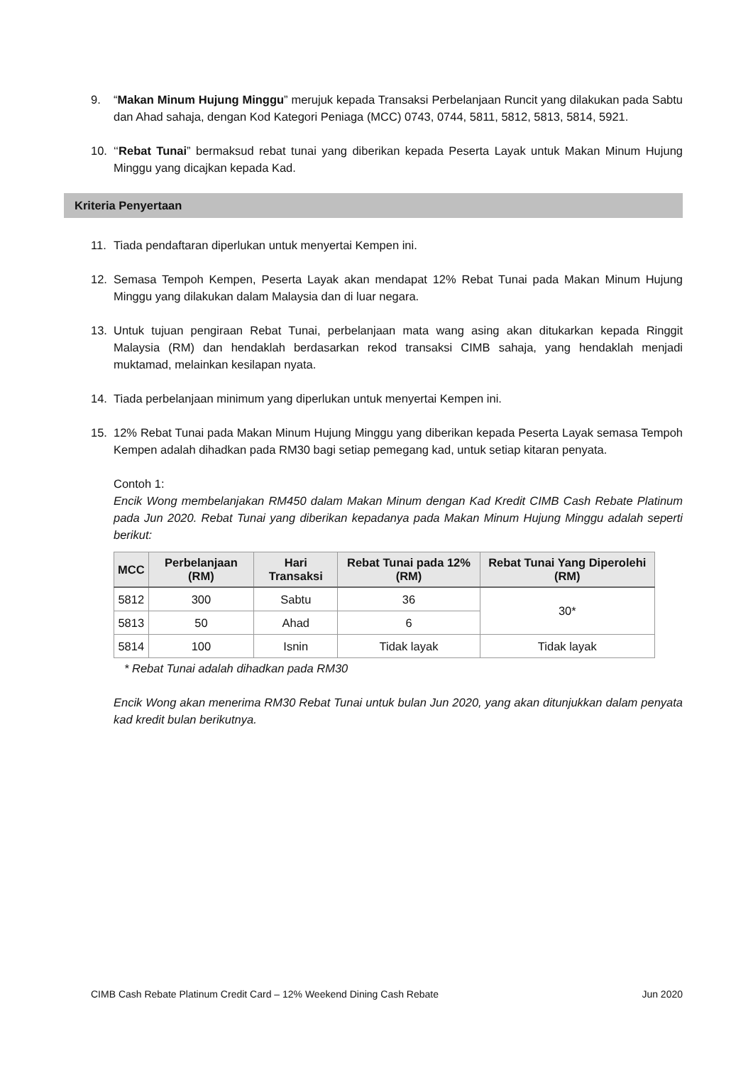9. “Makan Minum Hujung Minggu” merujuk kepada Transaksi Perbelanjaan Runcit yang dilakukan pada Sabtu dan Ahad sahaja, dengan Kod Kategori Peniaga (MCC) 0743, 0744, 5811, 5812, 5813, 5814, 5921.
10. ‘‘Rebat Tunai” bermaksud rebat tunai yang diberikan kepada Peserta Layak untuk Makan Minum Hujung Minggu yang dicajkan kepada Kad.
Kriteria Penyertaan
11. Tiada pendaftaran diperlukan untuk menyertai Kempen ini.
12. Semasa Tempoh Kempen, Peserta Layak akan mendapat 12% Rebat Tunai pada Makan Minum Hujung Minggu yang dilakukan dalam Malaysia dan di luar negara.
13. Untuk tujuan pengiraan Rebat Tunai, perbelanjaan mata wang asing akan ditukarkan kepada Ringgit Malaysia (RM) dan hendaklah berdasarkan rekod transaksi CIMB sahaja, yang hendaklah menjadi muktamad, melainkan kesilapan nyata.
14. Tiada perbelanjaan minimum yang diperlukan untuk menyertai Kempen ini.
15. 12% Rebat Tunai pada Makan Minum Hujung Minggu yang diberikan kepada Peserta Layak semasa Tempoh Kempen adalah dihadkan pada RM30 bagi setiap pemegang kad, untuk setiap kitaran penyata.
Contoh 1:
Encik Wong membelanjakan RM450 dalam Makan Minum dengan Kad Kredit CIMB Cash Rebate Platinum pada Jun 2020. Rebat Tunai yang diberikan kepadanya pada Makan Minum Hujung Minggu adalah seperti berikut:
| MCC | Perbelanjaan (RM) | Hari Transaksi | Rebat Tunai pada 12% (RM) | Rebat Tunai Yang Diperolehi (RM) |
| --- | --- | --- | --- | --- |
| 5812 | 300 | Sabtu | 36 | 30* |
| 5813 | 50 | Ahad | 6 | |
| 5814 | 100 | Isnin | Tidak layak | Tidak layak |
* Rebat Tunai adalah dihadkan pada RM30
Encik Wong akan menerima RM30 Rebat Tunai untuk bulan Jun 2020, yang akan ditunjukkan dalam penyata kad kredit bulan berikutnya.
CIMB Cash Rebate Platinum Credit Card – 12% Weekend Dining Cash Rebate Jun 2020